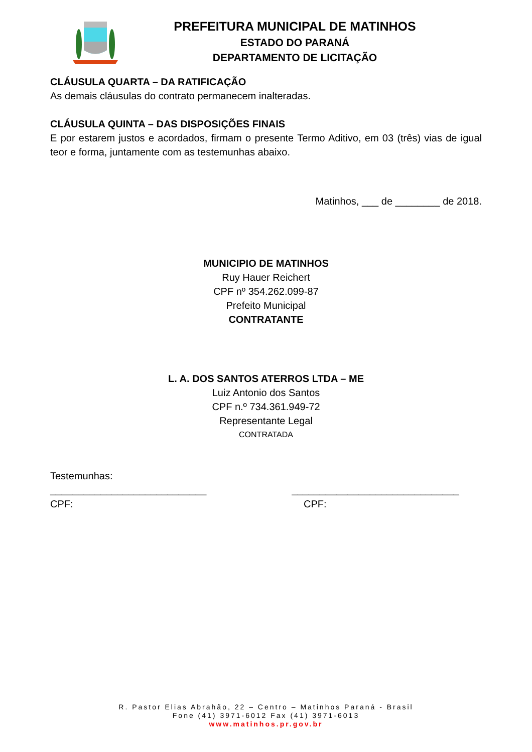PREFEITURA MUNICIPAL DE MATINHOS
ESTADO DO PARANÁ
DEPARTAMENTO DE LICITAÇÃO
CLÁUSULA QUARTA – DA RATIFICAÇÃO
As demais cláusulas do contrato permanecem inalteradas.
CLÁUSULA QUINTA – DAS DISPOSIÇÕES FINAIS
E por estarem justos e acordados, firmam o presente Termo Aditivo, em 03 (três) vias de igual teor e forma, juntamente com as testemunhas abaixo.
Matinhos, ___ de ________ de 2018.
MUNICIPIO DE MATINHOS
Ruy Hauer Reichert
CPF nº 354.262.099-87
Prefeito Municipal
CONTRATANTE
L. A. DOS SANTOS ATERROS LTDA – ME
Luiz Antonio dos Santos
CPF n.º 734.361.949-72
Representante Legal
CONTRATADA
Testemunhas:
____________________________ ______________________________
CPF: CPF:
R. Pastor Elias Abrahão, 22 – Centro – Matinhos Paraná - Brasil
Fone (41) 3971-6012 Fax (41) 3971-6013
www.matinhos.pr.gov.br